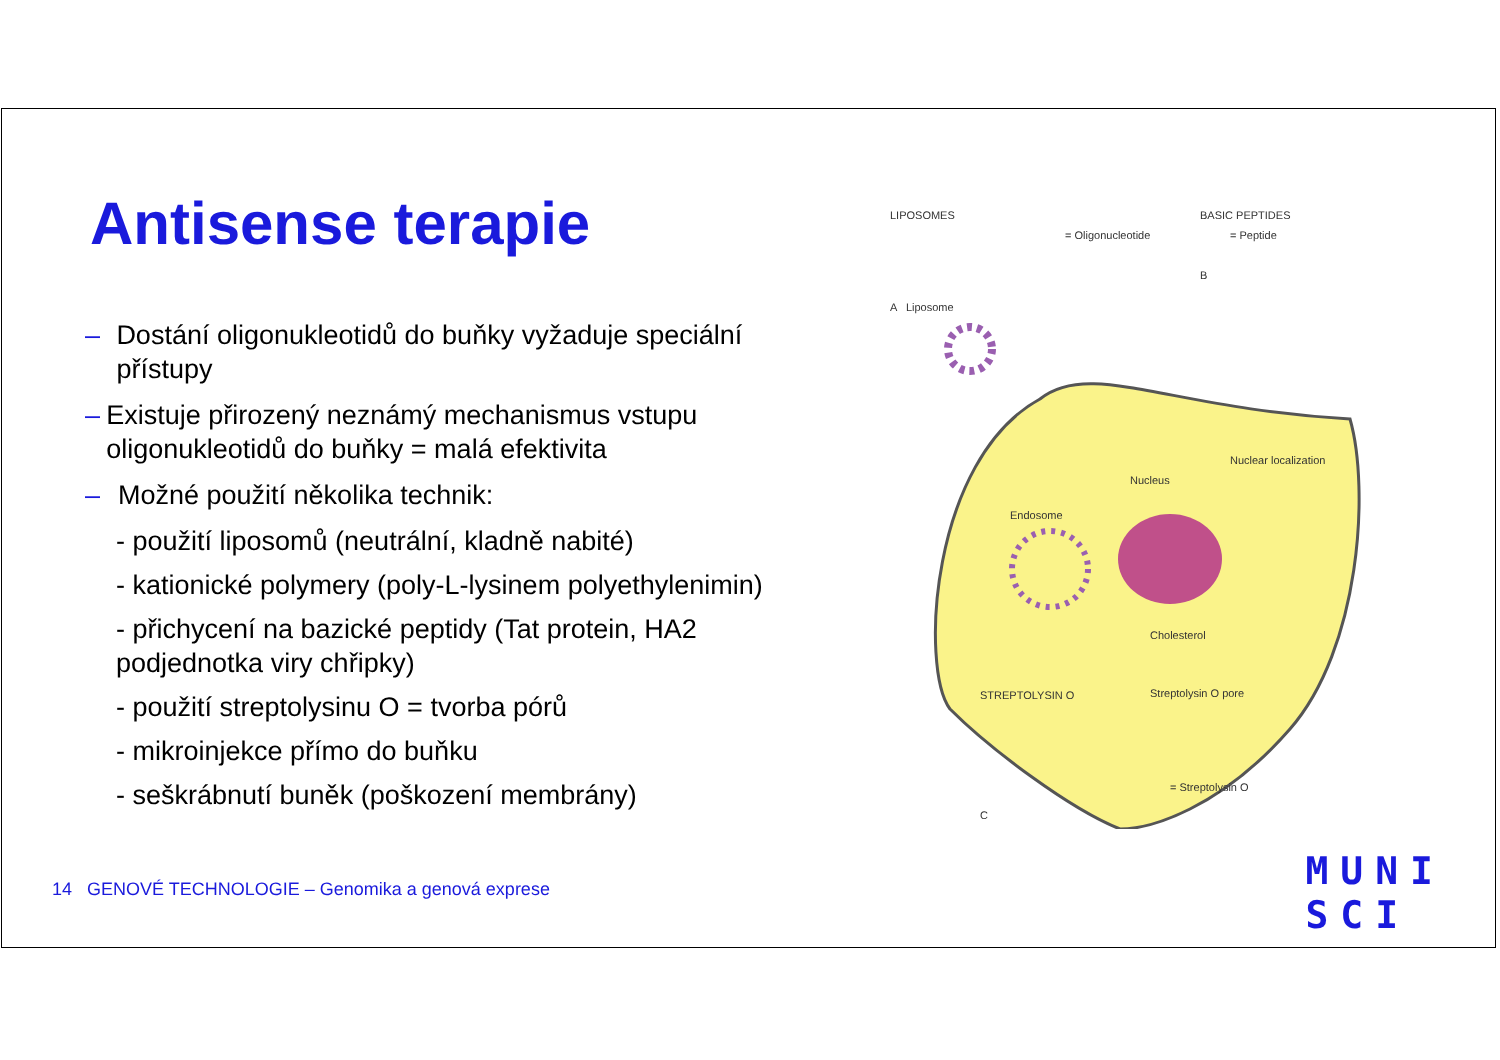Antisense terapie
– Dostání oligonukleotidů do buňky vyžaduje speciální přístupy
– Existuje přirozený neznámý mechanismus vstupu oligonukleotidů do buňky = malá efektivita
– Možné použití několika technik:
- použití liposomů (neutrální, kladně nabité)
- kationické polymery (poly-L-lysinem polyethylenimin)
- přichycení na bazické peptidy (Tat protein, HA2 podjednotka viry chřipky)
- použití streptolysinu O = tvorba pórů
- mikroinjekce přímo do buňku
- seškrábnutí buněk (poškození membrány)
LIPOSOMES
= Oligonucleotide
BASIC PEPTIDES
= Peptide
B
A Liposome
Nuclear localization
Nucleus
Endosome
Cholesterol
STREPTOLYSIN O Streptolysin O pore
= Streptolysin O
C
14 GENOVÉ TECHNOLOGIE – Genomika a genová exprese
MUNI
SCI